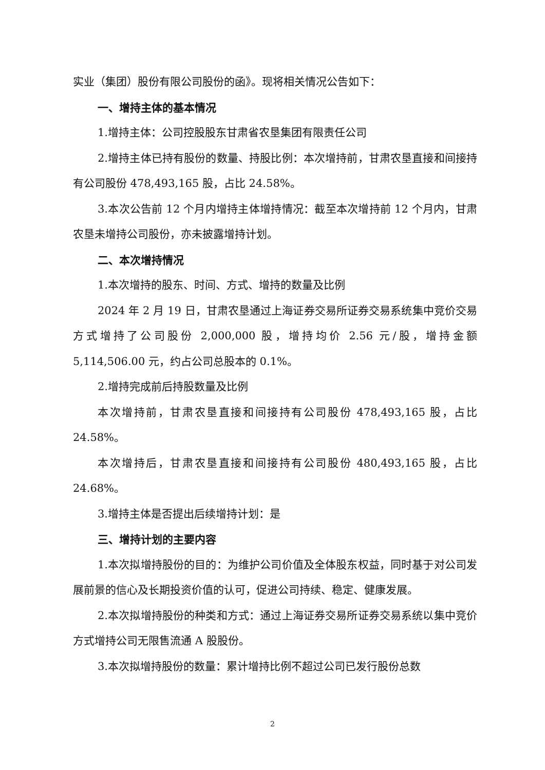实业（集团）股份有限公司股份的函》。现将相关情况公告如下：
一、增持主体的基本情况
1.增持主体：公司控股股东甘肃省农垦集团有限责任公司
2.增持主体已持有股份的数量、持股比例：本次增持前，甘肃农垦直接和间接持有公司股份 478,493,165 股，占比 24.58%。
3.本次公告前 12 个月内增持主体增持情况：截至本次增持前 12 个月内，甘肃农垦未增持公司股份，亦未披露增持计划。
二、本次增持情况
1.本次增持的股东、时间、方式、增持的数量及比例
2024 年 2 月 19 日，甘肃农垦通过上海证券交易所证券交易系统集中竞价交易方式增持了公司股份 2,000,000 股，增持均价 2.56 元/股，增持金额 5,114,506.00 元，约占公司总股本的 0.1%。
2.增持完成前后持股数量及比例
本次增持前，甘肃农垦直接和间接持有公司股份 478,493,165 股，占比 24.58%。
本次增持后，甘肃农垦直接和间接持有公司股份 480,493,165 股，占比 24.68%。
3.增持主体是否提出后续增持计划：是
三、增持计划的主要内容
1.本次拟增持股份的目的：为维护公司价值及全体股东权益，同时基于对公司发展前景的信心及长期投资价值的认可，促进公司持续、稳定、健康发展。
2.本次拟增持股份的种类和方式：通过上海证券交易所证券交易系统以集中竞价方式增持公司无限售流通 A 股股份。
3.本次拟增持股份的数量：累计增持比例不超过公司已发行股份总数
2